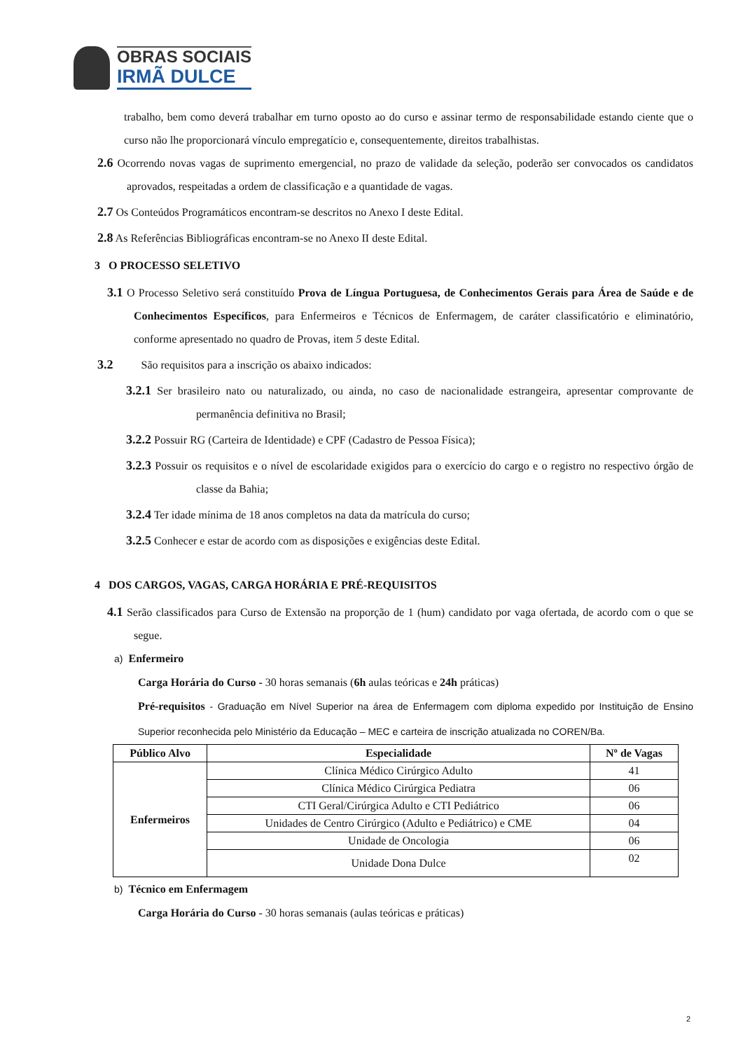OBRAS SOCIAIS
IRMÃ DULCE
trabalho, bem como deverá trabalhar em turno oposto ao do curso e assinar termo de responsabilidade estando ciente que o curso não lhe proporcionará vínculo empregatício e, consequentemente, direitos trabalhistas.
2.6 Ocorrendo novas vagas de suprimento emergencial, no prazo de validade da seleção, poderão ser convocados os candidatos aprovados, respeitadas a ordem de classificação e a quantidade de vagas.
2.7 Os Conteúdos Programáticos encontram-se descritos no Anexo I deste Edital.
2.8 As Referências Bibliográficas encontram-se no Anexo II deste Edital.
3 O PROCESSO SELETIVO
3.1 O Processo Seletivo será constituído Prova de Língua Portuguesa, de Conhecimentos Gerais para Área de Saúde e de Conhecimentos Específicos, para Enfermeiros e Técnicos de Enfermagem, de caráter classificatório e eliminatório, conforme apresentado no quadro de Provas, item 5 deste Edital.
3.2 São requisitos para a inscrição os abaixo indicados:
3.2.1 Ser brasileiro nato ou naturalizado, ou ainda, no caso de nacionalidade estrangeira, apresentar comprovante de permanência definitiva no Brasil;
3.2.2 Possuir RG (Carteira de Identidade) e CPF (Cadastro de Pessoa Física);
3.2.3 Possuir os requisitos e o nível de escolaridade exigidos para o exercício do cargo e o registro no respectivo órgão de classe da Bahia;
3.2.4 Ter idade mínima de 18 anos completos na data da matrícula do curso;
3.2.5 Conhecer e estar de acordo com as disposições e exigências deste Edital.
4 DOS CARGOS, VAGAS, CARGA HORÁRIA E PRÉ-REQUISITOS
4.1 Serão classificados para Curso de Extensão na proporção de 1 (hum) candidato por vaga ofertada, de acordo com o que se segue.
a) Enfermeiro
Carga Horária do Curso - 30 horas semanais (6h aulas teóricas e 24h práticas)
Pré-requisitos - Graduação em Nível Superior na área de Enfermagem com diploma expedido por Instituição de Ensino Superior reconhecida pelo Ministério da Educação – MEC e carteira de inscrição atualizada no COREN/Ba.
| Público Alvo | Especialidade | Nº de Vagas |
| --- | --- | --- |
| Enfermeiros | Clínica Médico Cirúrgico Adulto | 41 |
| | Clínica Médico Cirúrgica Pediatra | 06 |
| | CTI Geral/Cirúrgica Adulto e CTI Pediátrico | 06 |
| | Unidades de Centro Cirúrgico (Adulto e Pediátrico) e CME | 04 |
| | Unidade de Oncologia | 06 |
| | Unidade Dona Dulce | 02 |
b) Técnico em Enfermagem
Carga Horária do Curso - 30 horas semanais (aulas teóricas e práticas)
2